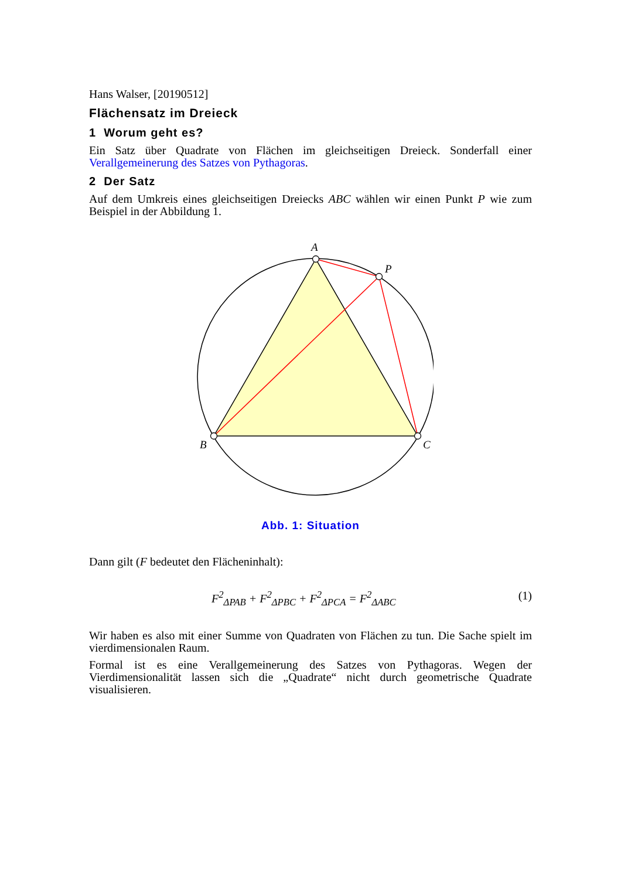Hans Walser, [20190512]
Flächensatz im Dreieck
1 Worum geht es?
Ein Satz über Quadrate von Flächen im gleichseitigen Dreieck. Sonderfall einer Verallgemeinerung des Satzes von Pythagoras.
2 Der Satz
Auf dem Umkreis eines gleichseitigen Dreiecks ABC wählen wir einen Punkt P wie zum Beispiel in der Abbildung 1.
A
P
B
C
Abb. 1: Situation
Dann gilt (F bedeutet den Flächeninhalt):
F<sup>2</sup><sub>ΔPAB</sub> + F<sup>2</sup><sub>ΔPBC</sub> + F<sup>2</sup><sub>ΔPCA</sub> = F<sup>2</sup><sub>ΔABC</sub> (1)
Wir haben es also mit einer Summe von Quadraten von Flächen zu tun. Die Sache spielt im vierdimensionalen Raum.
Formal ist es eine Verallgemeinerung des Satzes von Pythagoras. Wegen der Vierdimensionalität lassen sich die „Quadrate“ nicht durch geometrische Quadrate visualisieren.